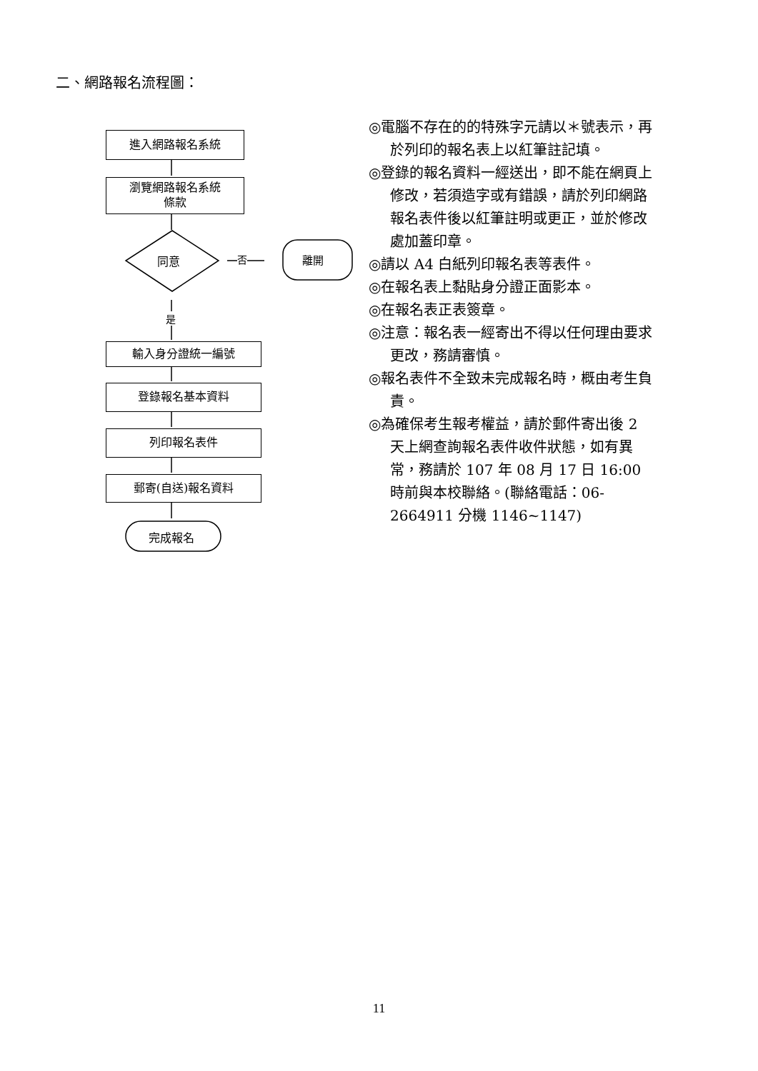二、網路報名流程圖：
進入網路報名系統
瀏覽網路報名系統
條款
同意 否 離開
是
輸入身分證統一編號
登錄報名基本資料
列印報名表件
郵寄(自送)報名資料
完成報名
◎電腦不存在的的特殊字元請以＊號表示，再於列印的報名表上以紅筆註記填。
◎登錄的報名資料一經送出，即不能在網頁上修改，若須造字或有錯誤，請於列印網路報名表件後以紅筆註明或更正，並於修改處加蓋印章。
◎請以 A4 白紙列印報名表等表件。
◎在報名表上黏貼身分證正面影本。
◎在報名表正表簽章。
◎注意：報名表一經寄出不得以任何理由要求更改，務請審慎。
◎報名表件不全致未完成報名時，概由考生負責。
◎為確保考生報考權益，請於郵件寄出後 2 天上網查詢報名表件收件狀態，如有異常，務請於 107 年 08 月 17 日 16:00 時前與本校聯絡。(聯絡電話：06-2664911 分機 1146~1147)
11